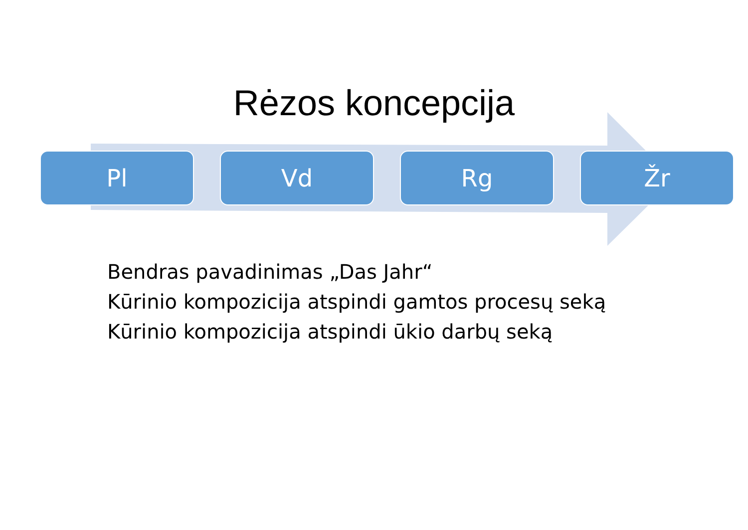Rėzos koncepcija
Pl Vd Rg Žr
Bendras pavadinimas „Das Jahr“
Kūrinio kompozicija atspindi gamtos procesų seką
Kūrinio kompozicija atspindi ūkio darbų seką